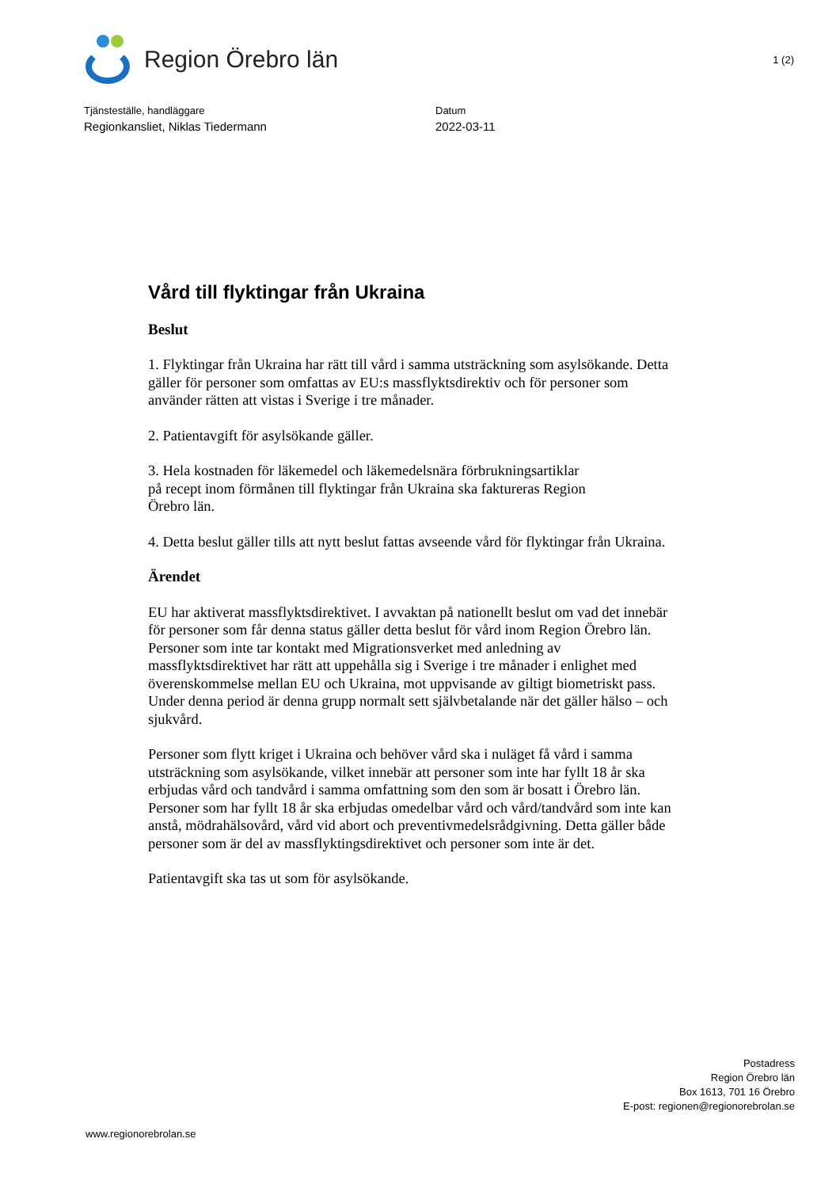Region Örebro län
1 (2)
Tjänsteställe, handläggare
Regionkansliet, Niklas Tiedermann
Datum
2022-03-11
Vård till flyktingar från Ukraina
Beslut
1. Flyktingar från Ukraina har rätt till vård i samma utsträckning som asylsökande. Detta gäller för personer som omfattas av EU:s massflyktsdirektiv och för personer som använder rätten att vistas i Sverige i tre månader.
2. Patientavgift för asylsökande gäller.
3. Hela kostnaden för läkemedel och läkemedelsnära förbrukningsartiklar
på recept inom förmånen till flyktingar från Ukraina ska faktureras Region
Örebro län.
4. Detta beslut gäller tills att nytt beslut fattas avseende vård för flyktingar från Ukraina.
Ärendet
EU har aktiverat massflyktsdirektivet. I avvaktan på nationellt beslut om vad det innebär för personer som får denna status gäller detta beslut för vård inom Region Örebro län. Personer som inte tar kontakt med Migrationsverket med anledning av massflyktsdirektivet har rätt att uppehålla sig i Sverige i tre månader i enlighet med överenskommelse mellan EU och Ukraina, mot uppvisande av giltigt biometriskt pass. Under denna period är denna grupp normalt sett självbetalande när det gäller hälso – och sjukvård.
Personer som flytt kriget i Ukraina och behöver vård ska i nuläget få vård i samma utsträckning som asylsökande, vilket innebär att personer som inte har fyllt 18 år ska erbjudas vård och tandvård i samma omfattning som den som är bosatt i Örebro län. Personer som har fyllt 18 år ska erbjudas omedelbar vård och vård/tandvård som inte kan anstå, mödrahälsovård, vård vid abort och preventivmedelsrådgivning. Detta gäller både personer som är del av massflyktingsdirektivet och personer som inte är det.
Patientavgift ska tas ut som för asylsökande.
Postadress
Region Örebro län
Box 1613, 701 16 Örebro
E-post: regionen@regionorebrolan.se
www.regionorebrolan.se